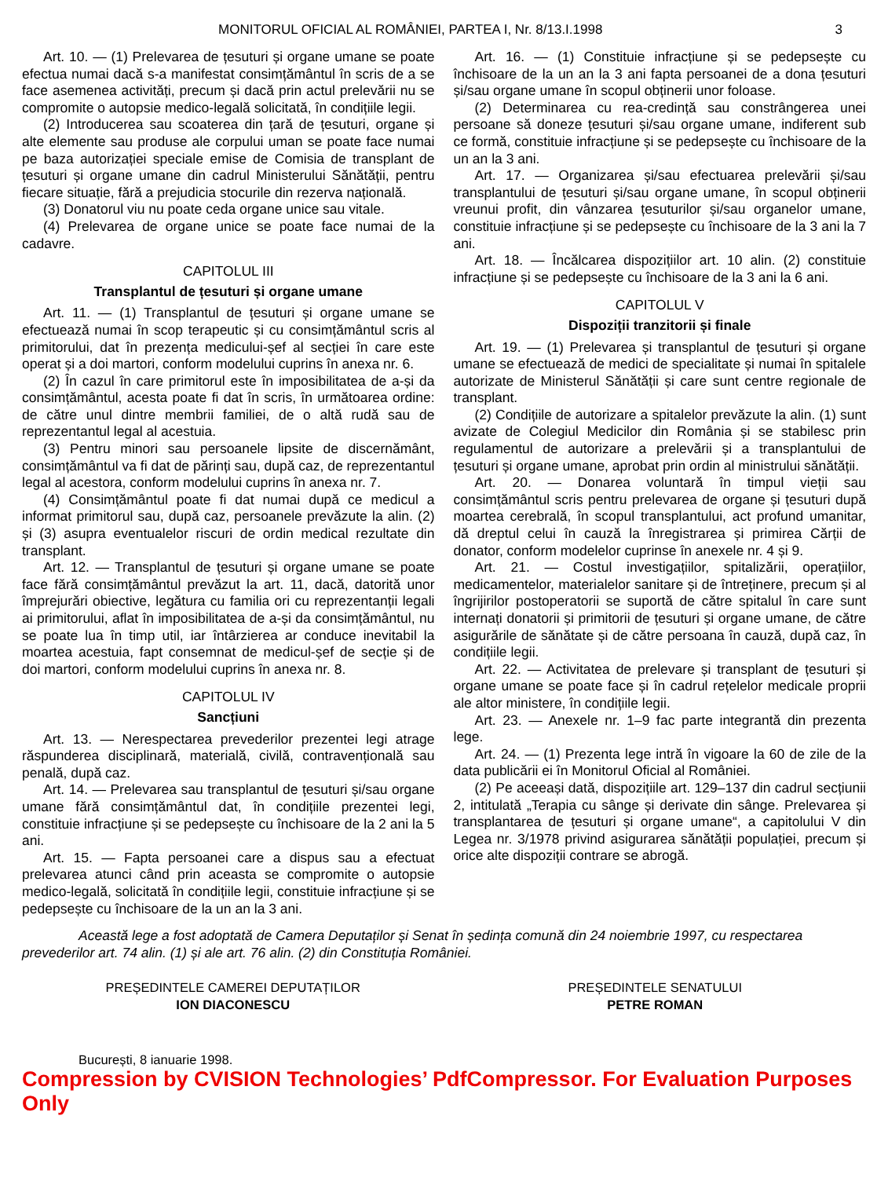MONITORUL OFICIAL AL ROMÂNIEI, PARTEA I, Nr. 8/13.I.1998 3
Art. 10. — (1) Prelevarea de țesuturi și organe umane se poate efectua numai dacă s-a manifestat consimțământul în scris de a se face asemenea activități, precum și dacă prin actul prelevării nu se compromite o autopsie medico-legală solicitată, în condițiile legii.
(2) Introducerea sau scoaterea din țară de țesuturi, organe și alte elemente sau produse ale corpului uman se poate face numai pe baza autorizației speciale emise de Comisia de transplant de țesuturi și organe umane din cadrul Ministerului Sănătății, pentru fiecare situație, fără a prejudicia stocurile din rezerva națională.
(3) Donatorul viu nu poate ceda organe unice sau vitale.
(4) Prelevarea de organe unice se poate face numai de la cadavre.
CAPITOLUL III
Transplantul de țesuturi și organe umane
Art. 11. — (1) Transplantul de țesuturi și organe umane se efectuează numai în scop terapeutic și cu consimțământul scris al primitorului, dat în prezența medicului-șef al secției în care este operat și a doi martori, conform modelului cuprins în anexa nr. 6.
(2) În cazul în care primitorul este în imposibilitatea de a-și da consimțământul, acesta poate fi dat în scris, în următoarea ordine: de către unul dintre membrii familiei, de o altă rudă sau de reprezentantul legal al acestuia.
(3) Pentru minori sau persoanele lipsite de discernământ, consimțământul va fi dat de părinți sau, după caz, de reprezentantul legal al acestora, conform modelului cuprins în anexa nr. 7.
(4) Consimțământul poate fi dat numai după ce medicul a informat primitorul sau, după caz, persoanele prevăzute la alin. (2) și (3) asupra eventualelor riscuri de ordin medical rezultate din transplant.
Art. 12. — Transplantul de țesuturi și organe umane se poate face fără consimțământul prevăzut la art. 11, dacă, datorită unor împrejurări obiective, legătura cu familia ori cu reprezentanții legali ai primitorului, aflat în imposibilitatea de a-și da consimțământul, nu se poate lua în timp util, iar întârzierea ar conduce inevitabil la moartea acestuia, fapt consemnat de medicul-șef de secție și de doi martori, conform modelului cuprins în anexa nr. 8.
CAPITOLUL IV
Sancțiuni
Art. 13. — Nerespectarea prevederilor prezentei legi atrage răspunderea disciplinară, materială, civilă, contravențională sau penală, după caz.
Art. 14. — Prelevarea sau transplantul de țesuturi și/sau organe umane fără consimțământul dat, în condițiile prezentei legi, constituie infracțiune și se pedepsește cu închisoare de la 2 ani la 5 ani.
Art. 15. — Fapta persoanei care a dispus sau a efectuat prelevarea atunci când prin aceasta se compromite o autopsie medico-legală, solicitată în condițiile legii, constituie infracțiune și se pedepsește cu închisoare de la un an la 3 ani.
Art. 16. — (1) Constituie infracțiune și se pedepsește cu închisoare de la un an la 3 ani fapta persoanei de a dona țesuturi și/sau organe umane în scopul obținerii unor foloase.
(2) Determinarea cu rea-credință sau constrângerea unei persoane să doneze țesuturi și/sau organe umane, indiferent sub ce formă, constituie infracțiune și se pedepsește cu închisoare de la un an la 3 ani.
Art. 17. — Organizarea și/sau efectuarea prelevării și/sau transplantului de țesuturi și/sau organe umane, în scopul obținerii vreunui profit, din vânzarea țesuturilor și/sau organelor umane, constituie infracțiune și se pedepsește cu închisoare de la 3 ani la 7 ani.
Art. 18. — Încălcarea dispozițiilor art. 10 alin. (2) constituie infracțiune și se pedepsește cu închisoare de la 3 ani la 6 ani.
CAPITOLUL V
Dispoziții tranzitorii și finale
Art. 19. — (1) Prelevarea și transplantul de țesuturi și organe umane se efectuează de medici de specialitate și numai în spitalele autorizate de Ministerul Sănătății și care sunt centre regionale de transplant.
(2) Condițiile de autorizare a spitalelor prevăzute la alin. (1) sunt avizate de Colegiul Medicilor din România și se stabilesc prin regulamentul de autorizare a prelevării și a transplantului de țesuturi și organe umane, aprobat prin ordin al ministrului sănătății.
Art. 20. — Donarea voluntară în timpul vieții sau consimțământul scris pentru prelevarea de organe și țesuturi după moartea cerebrală, în scopul transplantului, act profund umanitar, dă dreptul celui în cauză la înregistrarea și primirea Cărții de donator, conform modelelor cuprinse în anexele nr. 4 și 9.
Art. 21. — Costul investigațiilor, spitalizării, operațiilor, medicamentelor, materialelor sanitare și de întreținere, precum și al îngrijirilor postoperatorii se suportă de către spitalul în care sunt internați donatorii și primitorii de țesuturi și organe umane, de către asigurările de sănătate și de către persoana în cauză, după caz, în condițiile legii.
Art. 22. — Activitatea de prelevare și transplant de țesuturi și organe umane se poate face și în cadrul rețelelor medicale proprii ale altor ministere, în condițiile legii.
Art. 23. — Anexele nr. 1–9 fac parte integrantă din prezenta lege.
Art. 24. — (1) Prezenta lege intră în vigoare la 60 de zile de la data publicării ei în Monitorul Oficial al României.
(2) Pe aceeași dată, dispozițiile art. 129–137 din cadrul secțiunii 2, intitulată „Terapia cu sânge și derivate din sânge. Prelevarea și transplantarea de țesuturi și organe umane“, a capitolului V din Legea nr. 3/1978 privind asigurarea sănătății populației, precum și orice alte dispoziții contrare se abrogă.
Această lege a fost adoptată de Camera Deputaților și Senat în ședința comună din 24 noiembrie 1997, cu respectarea prevederilor art. 74 alin. (1) și ale art. 76 alin. (2) din Constituția României.
PREȘEDINTELE CAMEREI DEPUTAȚILOR
ION DIACONESCU
PREȘEDINTELE SENATULUI
PETRE ROMAN
București, 8 ianuarie 1998.
Compression by CVISION Technologies’ PdfCompressor. For Evaluation Purposes Only